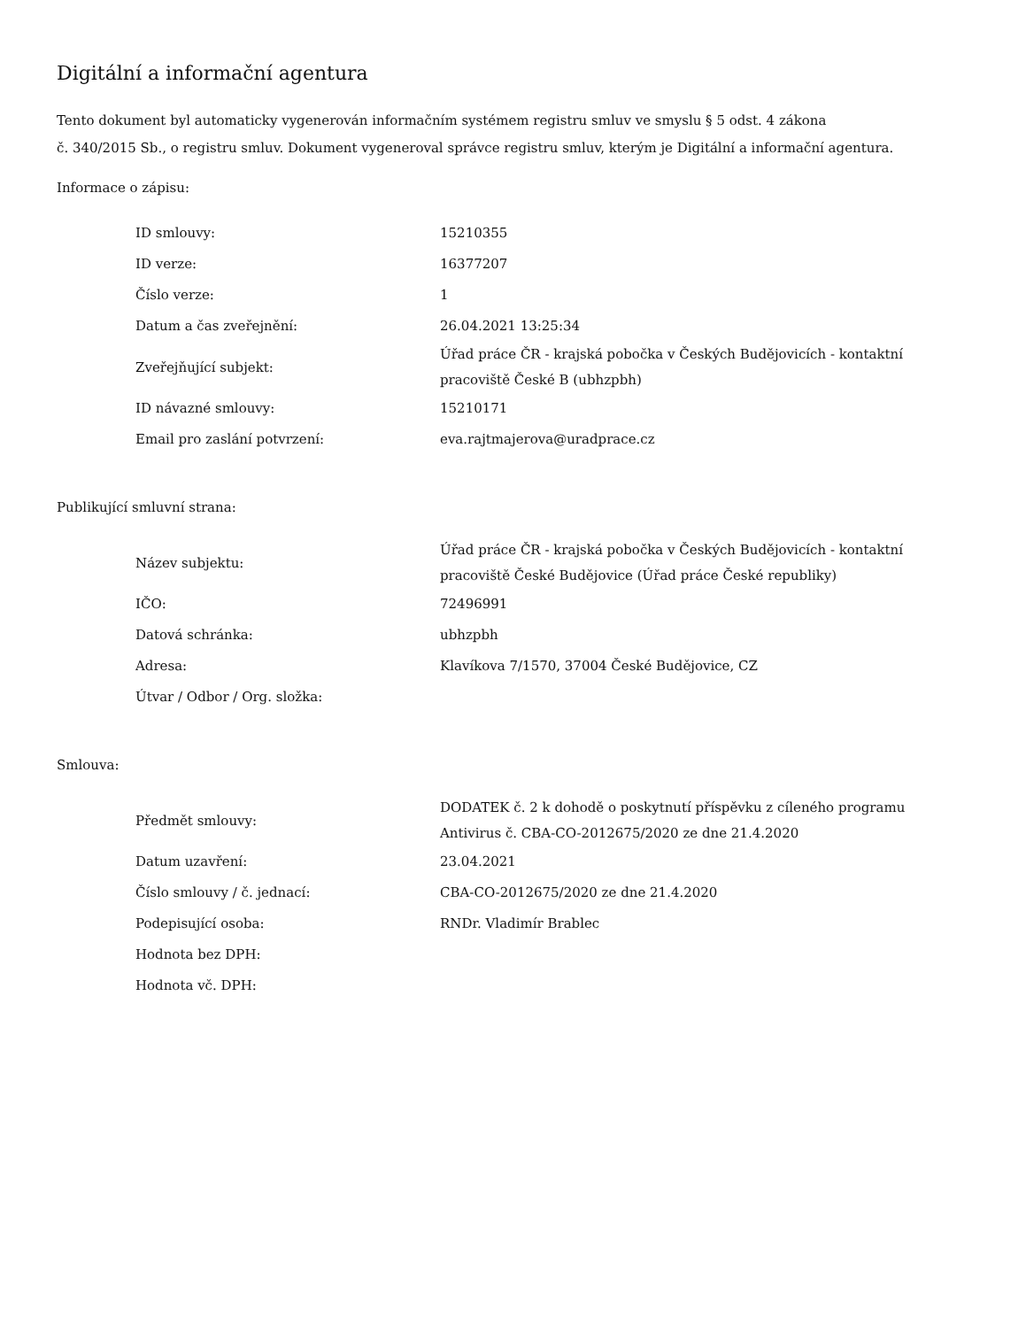Digitální a informační agentura
Tento dokument byl automaticky vygenerován informačním systémem registru smluv ve smyslu § 5 odst. 4 zákona
č. 340/2015 Sb., o registru smluv. Dokument vygeneroval správce registru smluv, kterým je Digitální a informační agentura.
Informace o zápisu:
| ID smlouvy: | 15210355 |
| ID verze: | 16377207 |
| Číslo verze: | 1 |
| Datum a čas zveřejnění: | 26.04.2021 13:25:34 |
| Zveřejňující subjekt: | Úřad práce ČR - krajská pobočka v Českých Budějovicích - kontaktní pracoviště České B (ubhzpbh) |
| ID návazné smlouvy: | 15210171 |
| Email pro zaslání potvrzení: | eva.rajtmajerova@uradprace.cz |
Publikující smluvní strana:
| Název subjektu: | Úřad práce ČR - krajská pobočka v Českých Budějovicích - kontaktní pracoviště České Budějovice (Úřad práce České republiky) |
| IČO: | 72496991 |
| Datová schránka: | ubhzpbh |
| Adresa: | Klavíkova 7/1570, 37004 České Budějovice, CZ |
| Útvar / Odbor / Org. složka: | |
Smlouva:
| Předmět smlouvy: | DODATEK č. 2 k dohodě o poskytnutí příspěvku z cíleného programu Antivirus č. CBA-CO-2012675/2020 ze dne 21.4.2020 |
| Datum uzavření: | 23.04.2021 |
| Číslo smlouvy / č. jednací: | CBA-CO-2012675/2020 ze dne 21.4.2020 |
| Podepisující osoba: | RNDr. Vladimír Brablec |
| Hodnota bez DPH: | |
| Hodnota vč. DPH: | |